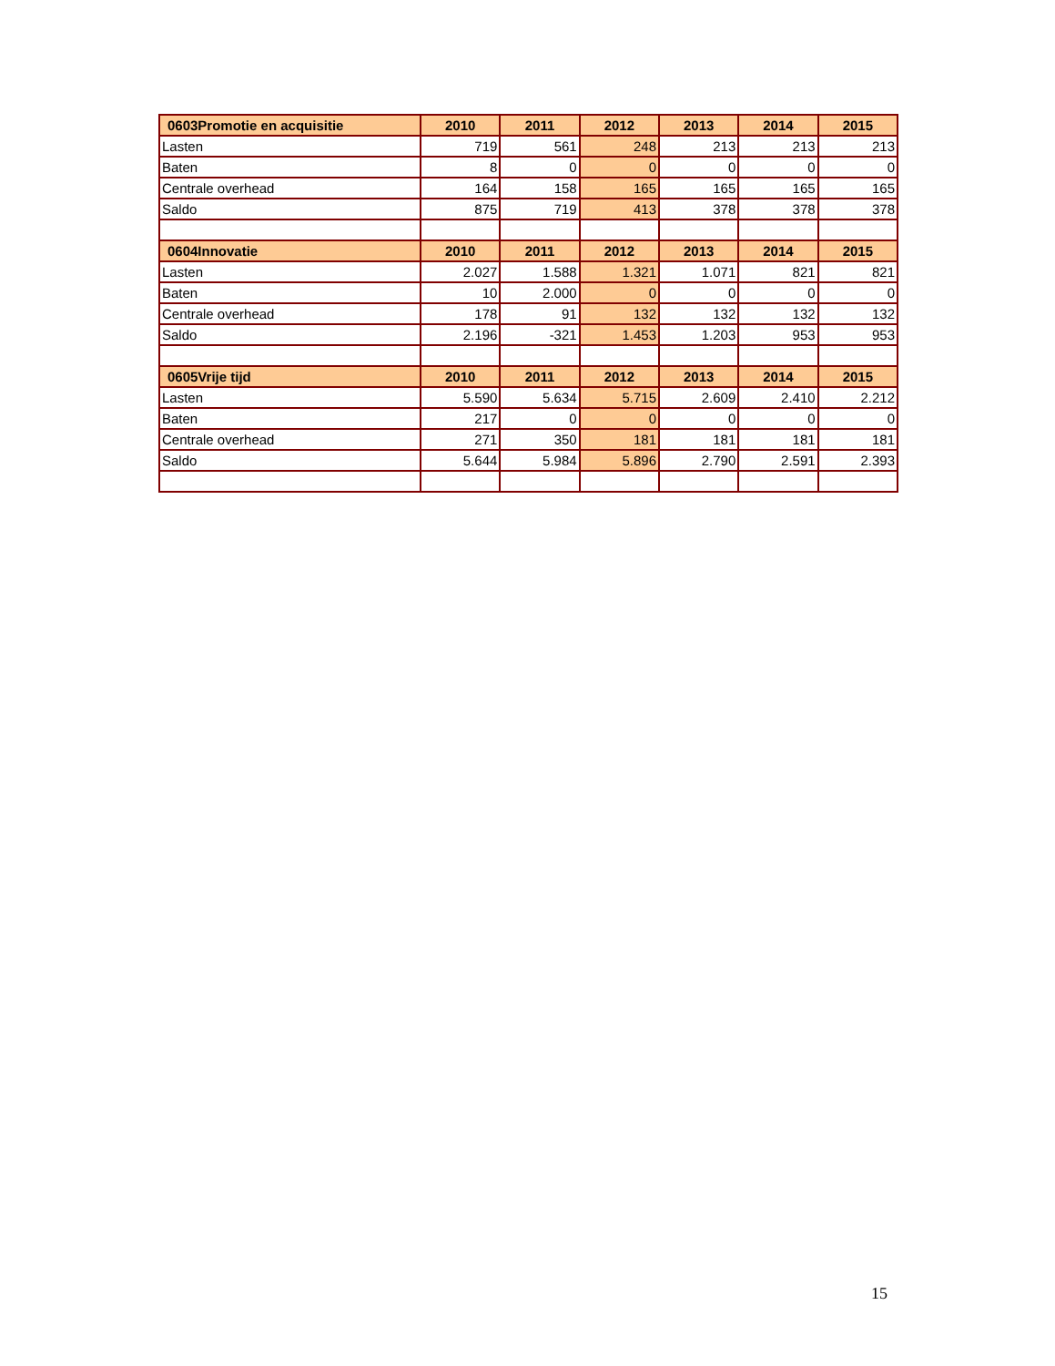| 0603Promotie en acquisitie | 2010 | 2011 | 2012 | 2013 | 2014 | 2015 |
| --- | --- | --- | --- | --- | --- | --- |
| Lasten | 719 | 561 | 248 | 213 | 213 | 213 |
| Baten | 8 | 0 | 0 | 0 | 0 | 0 |
| Centrale overhead | 164 | 158 | 165 | 165 | 165 | 165 |
| Saldo | 875 | 719 | 413 | 378 | 378 | 378 |
| 0604Innovatie | 2010 | 2011 | 2012 | 2013 | 2014 | 2015 |
| Lasten | 2.027 | 1.588 | 1.321 | 1.071 | 821 | 821 |
| Baten | 10 | 2.000 | 0 | 0 | 0 | 0 |
| Centrale overhead | 178 | 91 | 132 | 132 | 132 | 132 |
| Saldo | 2.196 | -321 | 1.453 | 1.203 | 953 | 953 |
| 0605Vrije tijd | 2010 | 2011 | 2012 | 2013 | 2014 | 2015 |
| Lasten | 5.590 | 5.634 | 5.715 | 2.609 | 2.410 | 2.212 |
| Baten | 217 | 0 | 0 | 0 | 0 | 0 |
| Centrale overhead | 271 | 350 | 181 | 181 | 181 | 181 |
| Saldo | 5.644 | 5.984 | 5.896 | 2.790 | 2.591 | 2.393 |
15